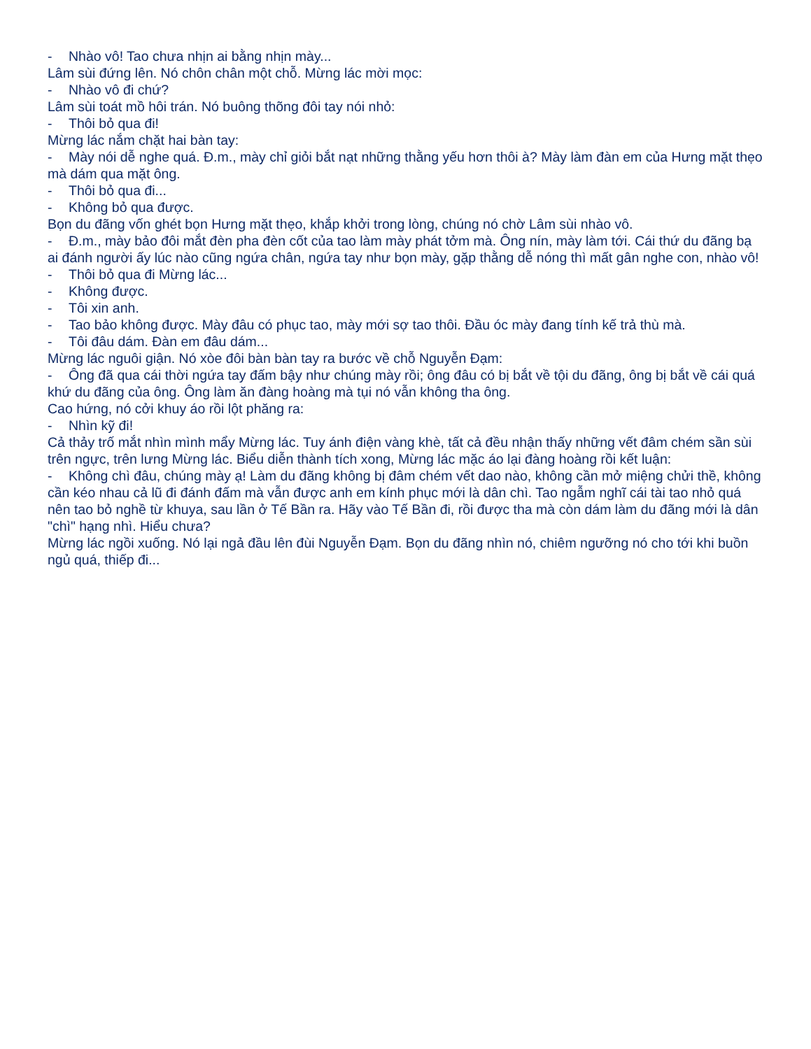- Nhào vô! Tao chưa nhịn ai bằng nhịn mày...
Lâm sùi đứng lên. Nó chôn chân một chỗ. Mừng lác mời mọc:
- Nhào vô đi chứ?
Lâm sùi toát mồ hôi trán. Nó buông thõng đôi tay nói nhỏ:
- Thôi bỏ qua đi!
Mừng lác nắm chặt hai bàn tay:
- Mày nói dễ nghe quá. Đ.m., mày chỉ giỏi bắt nạt những thằng yếu hơn thôi à? Mày làm đàn em của Hưng mặt thẹo mà dám qua mặt ông.
- Thôi bỏ qua đi...
- Không bỏ qua được.
Bọn du đãng vốn ghét bọn Hưng mặt thẹo, khắp khởi trong lòng, chúng nó chờ Lâm sùi nhào vô.
- Đ.m., mày bảo đôi mắt đèn pha đèn cốt của tao làm mày phát tởm mà. Ông nín, mày làm tới. Cái thứ du đãng bạ ai đánh người ấy lúc nào cũng ngứa chân, ngứa tay như bọn mày, gặp thằng dễ nóng thì mất gân nghe con, nhào vô!
- Thôi bỏ qua đi Mừng lác...
- Không được.
- Tôi xin anh.
- Tao bảo không được. Mày đâu có phục tao, mày mới sợ tao thôi. Đầu óc mày đang tính kế trả thù mà.
- Tôi đâu dám. Đàn em đâu dám...
Mừng lác nguôi giận. Nó xòe đôi bàn bàn tay ra bước về chỗ Nguyễn Đạm:
- Ông đã qua cái thời ngứa tay đấm bậy như chúng mày rồi; ông đâu có bị bắt về tội du đãng, ông bị bắt về cái quá khứ du đãng của ông. Ông làm ăn đàng hoàng mà tụi nó vẫn không tha ông.
Cao hứng, nó cởi khuy áo rồi lột phăng ra:
- Nhìn kỹ đi!
Cả thảy trố mắt nhìn mình mẩy Mừng lác. Tuy ánh điện vàng khè, tất cả đều nhận thấy những vết đâm chém sần sùi trên ngực, trên lưng Mừng lác. Biểu diễn thành tích xong, Mừng lác mặc áo lại đàng hoàng rồi kết luận:
- Không chì đâu, chúng mày ạ! Làm du đãng không bị đâm chém vết dao nào, không cần mở miệng chửi thề, không cần kéo nhau cả lũ đi đánh đấm mà vẫn được anh em kính phục mới là dân chì. Tao ngẫm nghĩ cái tài tao nhỏ quá nên tao bỏ nghề từ khuya, sau lần ở Tế Bần ra. Hãy vào Tế Bần đi, rồi được tha mà còn dám làm du đãng mới là dân "chì" hạng nhì. Hiểu chưa?
Mừng lác ngồi xuống. Nó lại ngả đầu lên đùi Nguyễn Đạm. Bọn du đãng nhìn nó, chiêm ngưỡng nó cho tới khi buồn ngủ quá, thiếp đi...